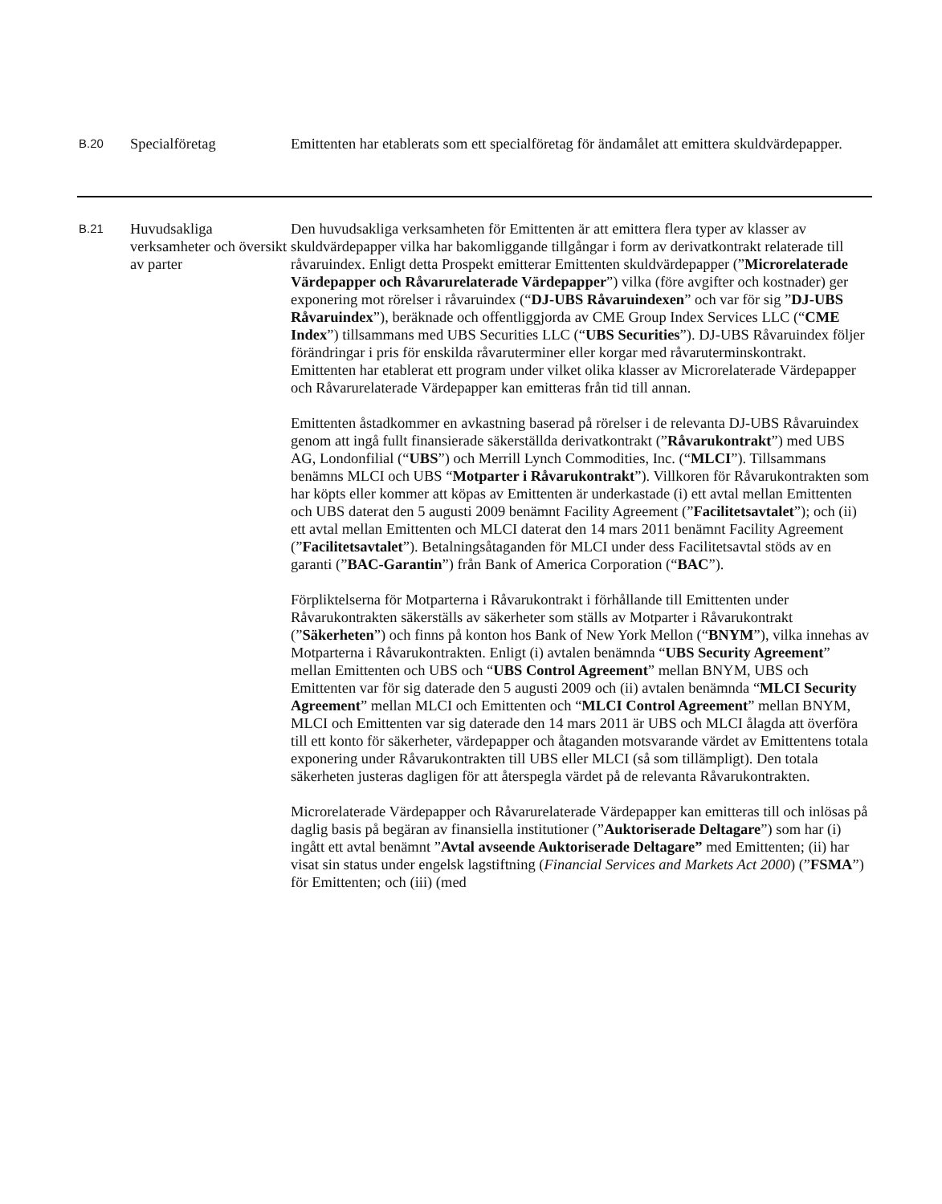| B.20 | Specialföretag | Emittenten har etablerats som ett specialföretag för ändamålet att emittera skuldvärdepapper. |
| B.21 | Huvudsakliga verksamheter och översikt av parter | Den huvudsakliga verksamheten för Emittenten är att emittera flera typer av klasser av skuldvärdepapper vilka har bakomliggande tillgångar i form av derivatkontrakt relaterade till råvaruindex. Enligt detta Prospekt emitterar Emittenten skuldvärdepapper (” Microrelaterade Värdepapper och Råvarurelaterade Värdepapper ”) vilka (före avgifter och kostnader) ger exponering mot rörelser i råvaruindex (“ DJ-UBS Råvaruindexen ” och var för sig ” DJ-UBS Råvaruindex ”), beräknade och offentliggjorda av CME Group Index Services LLC (“ CME Index ”) tillsammans med UBS Securities LLC (“ UBS Securities ”). DJ-UBS Råvaruindex följer förändringar i pris för enskilda råvaruterminer eller korgar med råvaruterminskontrakt. Emittenten har etablerat ett program under vilket olika klasser av Microrelaterade Värdepapper och Råvarurelaterade Värdepapper kan emitteras från tid till annan. Emittenten åstadkommer en avkastning baserad på rörelser i de relevanta DJ-UBS Råvaruindex genom att ingå fullt finansierade säkerställda derivatkontrakt (” Råvarukontrakt ”) med UBS AG, Londonfilial (“ UBS ”) och Merrill Lynch Commodities, Inc. (“ MLCI ”). Tillsammans benämns MLCI och UBS “ Motparter i Råvarukontrakt ”). Villkoren för Råvarukontrakten som har köpts eller kommer att köpas av Emittenten är underkastade (i) ett avtal mellan Emittenten och UBS daterat den 5 augusti 2009 benämnt Facility Agreement (” Facilitetsavtalet ”); och (ii) ett avtal mellan Emittenten och MLCI daterat den 14 mars 2011 benämnt Facility Agreement (” Facilitetsavtalet ”). Betalningsåtaganden för MLCI under dess Facilitetsavtal stöds av en garanti (” BAC-Garantin ”) från Bank of America Corporation (“ BAC ”). Förpliktelserna för Motparterna i Råvarukontrakt i förhållande till Emittenten under Råvarukontrakten säkerställs av säkerheter som ställs av Motparter i Råvarukontrakt (” Säkerheten ”) och finns på konton hos Bank of New York Mellon (“ BNYM ”), vilka innehas av Motparterna i Råvarukontrakten. Enligt (i) avtalen benämnda “ UBS Security Agreement ” mellan Emittenten och UBS och “ UBS Control Agreement ” mellan BNYM, UBS och Emittenten var för sig daterade den 5 augusti 2009 och (ii) avtalen benämnda “ MLCI Security Agreement ” mellan MLCI och Emittenten och “ MLCI Control Agreement ” mellan BNYM, MLCI och Emittenten var sig daterade den 14 mars 2011 är UBS och MLCI ålagda att överföra till ett konto för säkerheter, värdepapper och åtaganden motsvarande värdet av Emittentens totala exponering under Råvarukontrakten till UBS eller MLCI (så som tillämpligt). Den totala säkerheten justeras dagligen för att återspegla värdet på de relevanta Råvarukontrakten. Microrelaterade Värdepapper och Råvarurelaterade Värdepapper kan emitteras till och inlösas på daglig basis på begäran av finansiella institutioner (” Auktoriserade Deltagare ”) som har (i) ingått ett avtal benämnt ” Avtal avseende Auktoriserade Deltagare” med Emittenten; (ii) har visat sin status under engelsk lagstiftning ( Financial Services and Markets Act 2000 ) (” FSMA ”) för Emittenten; och (iii) (med |